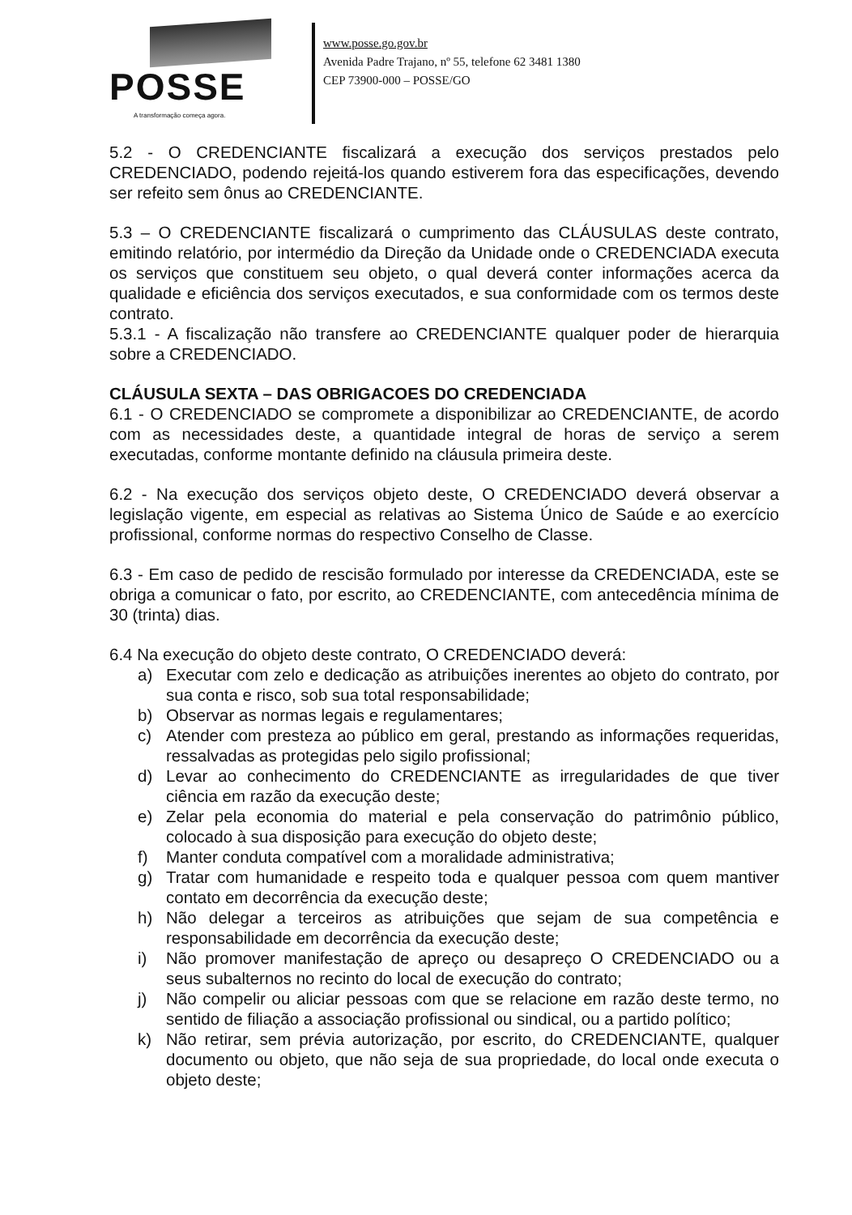POSSE
A transformação começa agora.
www.posse.go.gov.br
Avenida Padre Trajano, nº 55, telefone 62 3481 1380
CEP 73900-000 – POSSE/GO
5.2 - O CREDENCIANTE fiscalizará a execução dos serviços prestados pelo CREDENCIADO, podendo rejeitá-los quando estiverem fora das especificações, devendo ser refeito sem ônus ao CREDENCIANTE.
5.3 – O CREDENCIANTE fiscalizará o cumprimento das CLÁUSULAS deste contrato, emitindo relatório, por intermédio da Direção da Unidade onde o CREDENCIADA executa os serviços que constituem seu objeto, o qual deverá conter informações acerca da qualidade e eficiência dos serviços executados, e sua conformidade com os termos deste contrato.
5.3.1 - A fiscalização não transfere ao CREDENCIANTE qualquer poder de hierarquia sobre a CREDENCIADO.
CLÁUSULA SEXTA – DAS OBRIGACOES DO CREDENCIADA
6.1 - O CREDENCIADO se compromete a disponibilizar ao CREDENCIANTE, de acordo com as necessidades deste, a quantidade integral de horas de serviço a serem executadas, conforme montante definido na cláusula primeira deste.
6.2 - Na execução dos serviços objeto deste, O CREDENCIADO deverá observar a legislação vigente, em especial as relativas ao Sistema Único de Saúde e ao exercício profissional, conforme normas do respectivo Conselho de Classe.
6.3 - Em caso de pedido de rescisão formulado por interesse da CREDENCIADA, este se obriga a comunicar o fato, por escrito, ao CREDENCIANTE, com antecedência mínima de 30 (trinta) dias.
6.4 Na execução do objeto deste contrato, O CREDENCIADO deverá:
a) Executar com zelo e dedicação as atribuições inerentes ao objeto do contrato, por sua conta e risco, sob sua total responsabilidade;
b) Observar as normas legais e regulamentares;
c) Atender com presteza ao público em geral, prestando as informações requeridas, ressalvadas as protegidas pelo sigilo profissional;
d) Levar ao conhecimento do CREDENCIANTE as irregularidades de que tiver ciência em razão da execução deste;
e) Zelar pela economia do material e pela conservação do patrimônio público, colocado à sua disposição para execução do objeto deste;
f) Manter conduta compatível com a moralidade administrativa;
g) Tratar com humanidade e respeito toda e qualquer pessoa com quem mantiver contato em decorrência da execução deste;
h) Não delegar a terceiros as atribuições que sejam de sua competência e responsabilidade em decorrência da execução deste;
i) Não promover manifestação de apreço ou desapreço O CREDENCIADO ou a seus subalternos no recinto do local de execução do contrato;
j) Não compelir ou aliciar pessoas com que se relacione em razão deste termo, no sentido de filiação a associação profissional ou sindical, ou a partido político;
k) Não retirar, sem prévia autorização, por escrito, do CREDENCIANTE, qualquer documento ou objeto, que não seja de sua propriedade, do local onde executa o objeto deste;